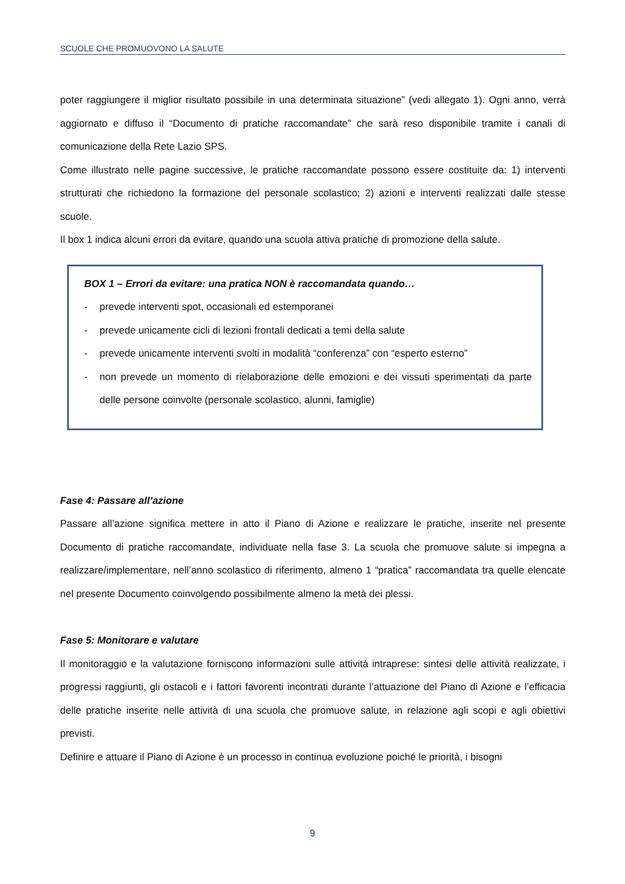SCUOLE CHE PROMUOVONO LA SALUTE
poter raggiungere il miglior risultato possibile in una determinata situazione” (vedi allegato 1). Ogni anno, verrà aggiornato e diffuso il “Documento di pratiche raccomandate” che sarà reso disponibile tramite i canali di comunicazione della Rete Lazio SPS.
Come illustrato nelle pagine successive, le pratiche raccomandate possono essere costituite da: 1) interventi strutturati che richiedono la formazione del personale scolastico; 2) azioni e interventi realizzati dalle stesse scuole.
Il box 1 indica alcuni errori da evitare, quando una scuola attiva pratiche di promozione della salute.
BOX 1 – Errori da evitare: una pratica NON è raccomandata quando…
- prevede interventi spot, occasionali ed estemporanei
- prevede unicamente cicli di lezioni frontali dedicati a temi della salute
- prevede unicamente interventi svolti in modalità “conferenza” con “esperto esterno”
- non prevede un momento di rielaborazione delle emozioni e dei vissuti sperimentati da parte delle persone coinvolte (personale scolastico, alunni, famiglie)
Fase 4: Passare all’azione
Passare all’azione significa mettere in atto il Piano di Azione e realizzare le pratiche, inserite nel presente Documento di pratiche raccomandate, individuate nella fase 3. La scuola che promuove salute si impegna a realizzare/implementare, nell’anno scolastico di riferimento, almeno 1 “pratica” raccomandata tra quelle elencate nel presente Documento coinvolgendo possibilmente almeno la metà dei plessi.
Fase 5: Monitorare e valutare
Il monitoraggio e la valutazione forniscono informazioni sulle attività intraprese: sintesi delle attività realizzate, i progressi raggiunti, gli ostacoli e i fattori favorenti incontrati durante l’attuazione del Piano di Azione e l’efficacia delle pratiche inserite nelle attività di una scuola che promuove salute, in relazione agli scopi e agli obiettivi previsti.
Definire e attuare il Piano di Azione è un processo in continua evoluzione poiché le priorità, i bisogni
9